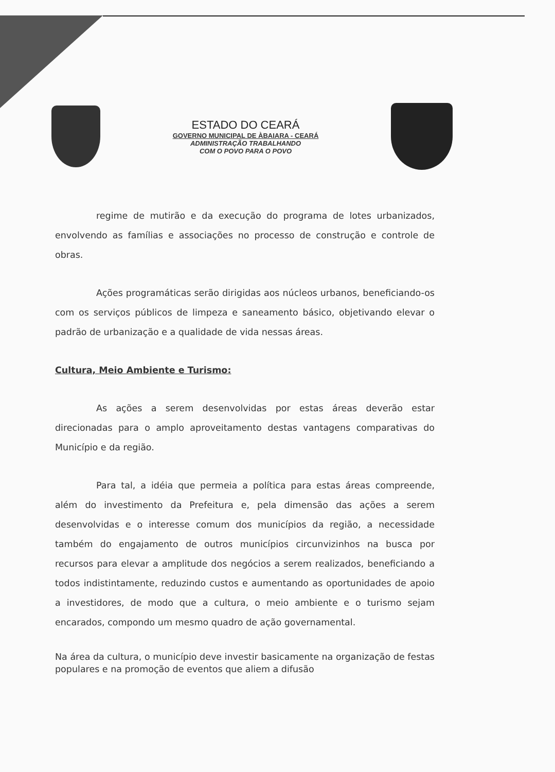ESTADO DO CEARÁ
GOVERNO MUNICIPAL DE ÀBAIARA - CEARÁ
ADMINISTRAÇÃO TRABALHANDO
COM O POVO PARA O POVO
regime de mutirão e da execução do programa de lotes urbanizados, envolvendo as famílias e associações no processo de construção e controle de obras.
Ações programáticas serão dirigidas aos núcleos urbanos, beneficiando-os com os serviços públicos de limpeza e saneamento básico, objetivando elevar o padrão de urbanização e a qualidade de vida nessas áreas.
Cultura, Meio Ambiente e Turismo:
As ações a serem desenvolvidas por estas áreas deverão estar direcionadas para o amplo aproveitamento destas vantagens comparativas do Município e da região.
Para tal, a idéia que permeia a política para estas áreas compreende, além do investimento da Prefeitura e, pela dimensão das ações a serem desenvolvidas e o interesse comum dos municípios da região, a necessidade também do engajamento de outros municípios circunvizinhos na busca por recursos para elevar a amplitude dos negócios a serem realizados, beneficiando a todos indistintamente, reduzindo custos e aumentando as oportunidades de apoio a investidores, de modo que a cultura, o meio ambiente e o turismo sejam encarados, compondo um mesmo quadro de ação governamental.
Na área da cultura, o município deve investir basicamente na organização de festas populares e na promoção de eventos que aliem a difusão